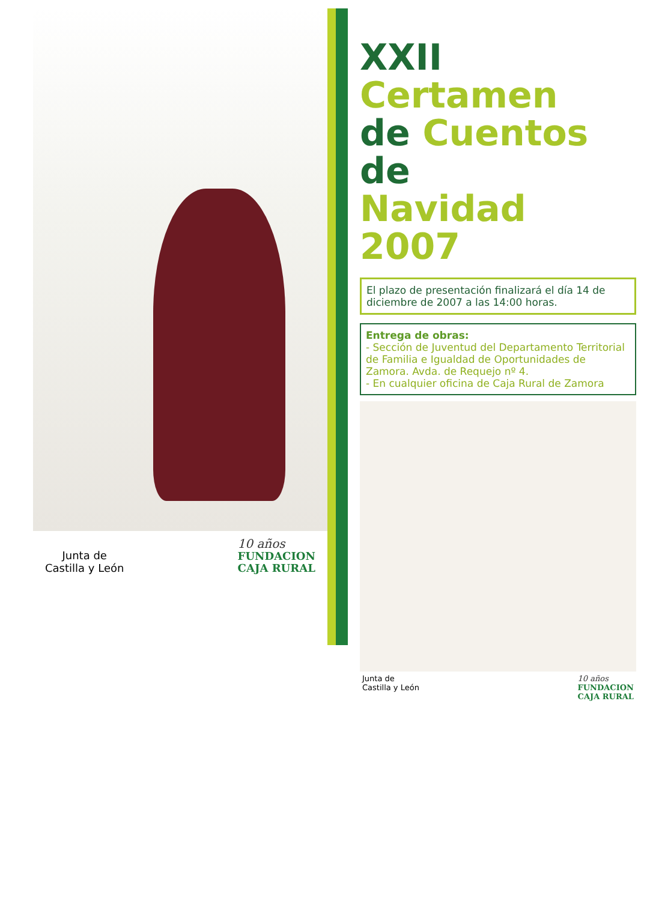Junta de
Castilla y León
10 años
FUNDACION
CAJA RURAL
XXII Certamen
de Cuentos de
Navidad 2007
El plazo de presentación finalizará el día 14 de diciembre de 2007 a las 14:00 horas.
Entrega de obras:
- Sección de Juventud del Departamento Territorial de Familia e Igualdad de Oportunidades de Zamora. Avda. de Requejo nº 4.
- En cualquier oficina de Caja Rural de Zamora
Junta de
Castilla y León 10 años
FUNDACION
CAJA RURAL